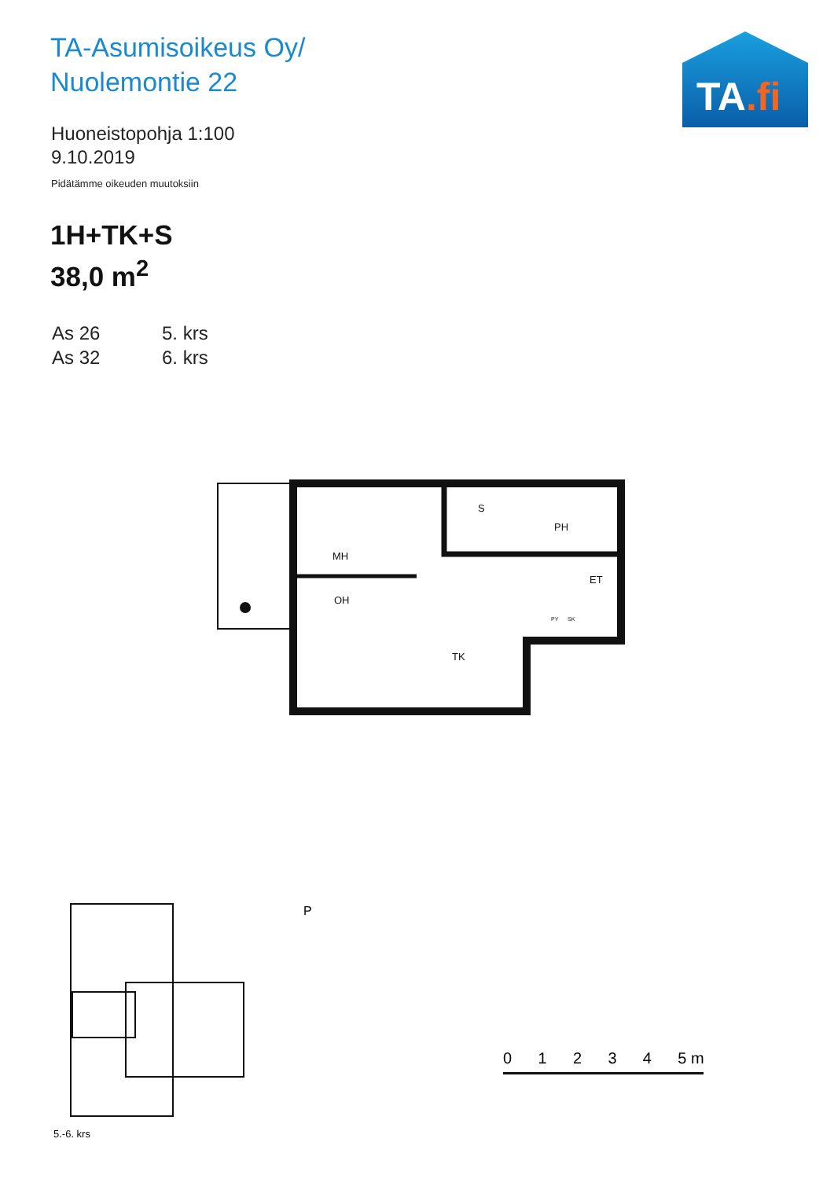TA-Asumisoikeus Oy/
Nuolemontie 22
Huoneistopohja 1:100
9.10.2019
Pidätämme oikeuden muutoksiin
1H+TK+S
38,0 m<sup>2</sup>
As 26 5. krs
As 32 6. krs
TA.fi
MH
OH
S
PH
ET
TK
PY
SK
5.-6. krs
0 1 2 3 4 5 m
P